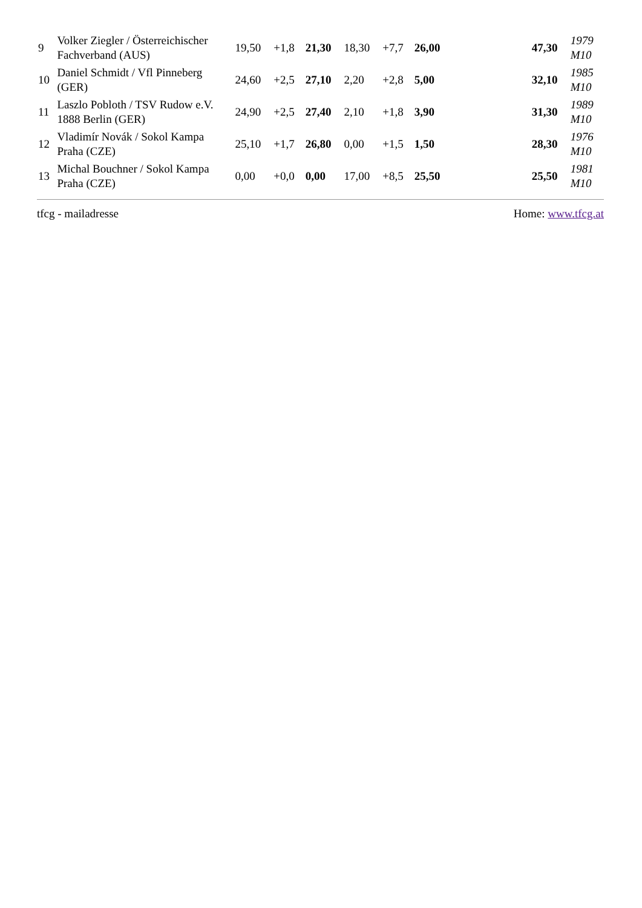| 9 | Volker Ziegler / Österreichischer Fachverband (AUS) | 19,50 | +1,8 | 21,30 | 18,30 | +7,7 | 26,00 | 47,30 | 1979 M10 |
| 10 | Daniel Schmidt / Vfl Pinneberg (GER) | 24,60 | +2,5 | 27,10 | 2,20 | +2,8 | 5,00 | 32,10 | 1985 M10 |
| 11 | Laszlo Pobloth / TSV Rudow e.V. 1888 Berlin (GER) | 24,90 | +2,5 | 27,40 | 2,10 | +1,8 | 3,90 | 31,30 | 1989 M10 |
| 12 | Vladimír Novák / Sokol Kampa Praha (CZE) | 25,10 | +1,7 | 26,80 | 0,00 | +1,5 | 1,50 | 28,30 | 1976 M10 |
| 13 | Michal Bouchner / Sokol Kampa Praha (CZE) | 0,00 | +0,0 | 0,00 | 17,00 | +8,5 | 25,50 | 25,50 | 1981 M10 |
tfcg - mailadresse Home: www.tfcg.at